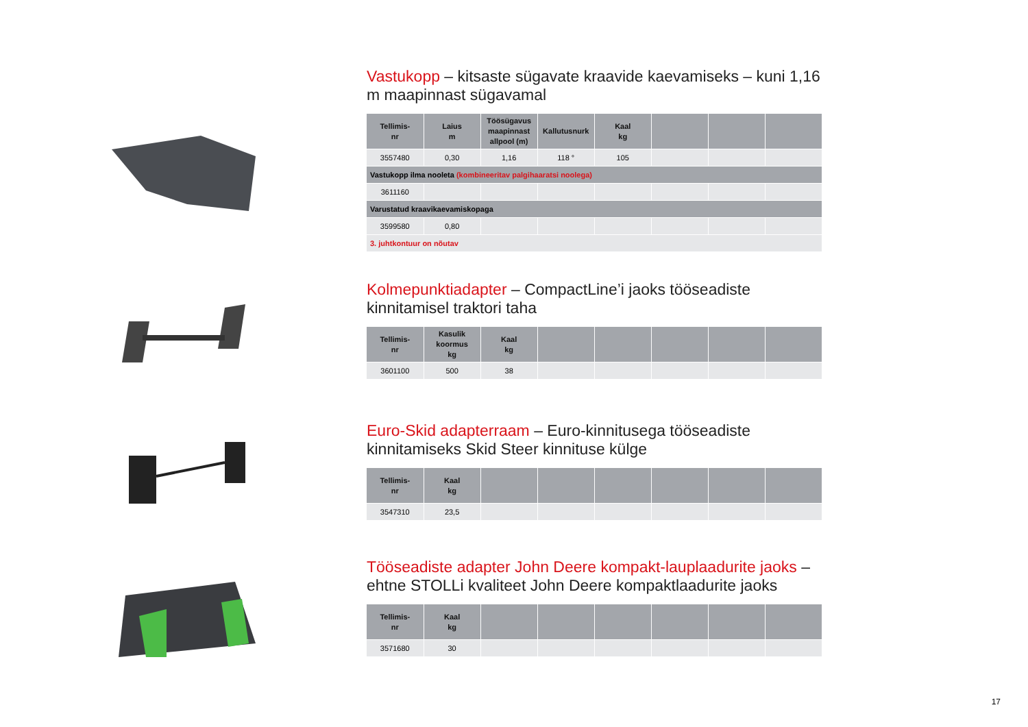Vastukopp – kitsaste sügavate kraavide kaevamiseks – kuni 1,16 m maapinnast sügavamal
| Tellimis- nr | Laius m | Töösügavus maapinnast allpool (m) | Kallutusnurk | Kaal kg | | | |
| --- | --- | --- | --- | --- | --- | --- | --- |
| 3557480 | 0,30 | 1,16 | 118 ° | 105 | | | |
| Vastukopp ilma nooleta (kombineeritav palgihaaratsi noolega) | | | | | | | |
| 3611160 | | | | | | | |
| Varustatud kraavikaevamiskopaga | | | | | | | |
| 3599580 | 0,80 | | | | | | |
| 3. juhtkontuur on nõutav | | | | | | | |
Kolmepunktiadapter – CompactLine’i jaoks tööseadiste kinnitamisel traktori taha
| Tellimis- nr | Kasulik koormus kg | Kaal kg | | | | | |
| --- | --- | --- | --- | --- | --- | --- | --- |
| 3601100 | 500 | 38 | | | | | |
Euro-Skid adapterraam – Euro-kinnitusega tööseadiste kinnitamiseks Skid Steer kinnituse külge
| Tellimis- nr | Kaal kg | | | | | | |
| --- | --- | --- | --- | --- | --- | --- | --- |
| 3547310 | 23,5 | | | | | | |
Tööseadiste adapter John Deere kompakt-lauplaadurite jaoks – ehtne STOLLi kvaliteet John Deere kompaktlaadurite jaoks
| Tellimis- nr | Kaal kg | | | | | | |
| --- | --- | --- | --- | --- | --- | --- | --- |
| 3571680 | 30 | | | | | | |
17